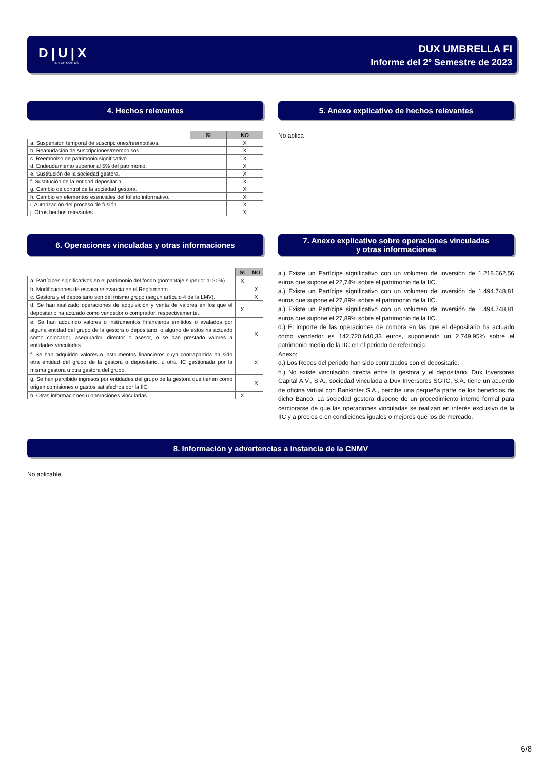D|U|X
INVERSORES
DUX UMBRELLA FI
Informe del 2º Semestre de 2023
4. Hechos relevantes
| | SI | NO |
| a. Suspensión temporal de suscripciones/reembolsos. | | X |
| b. Reanudación de suscripciones/reembolsos. | | X |
| c. Reembolso de patrimonio significativo. | | X |
| d. Endeudamiento superior al 5% del patrimonio. | | X |
| e. Sustitución de la sociedad gestora. | | X |
| f. Sustitución de la entidad depositaria. | | X |
| g. Cambio de control de la sociedad gestora. | | X |
| h. Cambio en elementos esenciales del folleto informativo. | | X |
| i. Autorización del proceso de fusión. | | X |
| j. Otros hechos relevantes. | | X |
5. Anexo explicativo de hechos relevantes
No aplica
6. Operaciones vinculadas y otras informaciones
| | SI | NO |
| a. Partícipes significativos en el patrimonio del fondo (porcentaje superior al 20%). | X | |
| b. Modificaciones de escasa relevancia en el Reglamento. | | X |
| c. Gestora y el depositario son del mismo grupo (según artículo 4 de la LMV). | | X |
| d. Se han realizado operaciones de adquisición y venta de valores en los que el depositario ha actuado como vendedor o comprador, respectivamente. | X | |
| e. Se han adquirido valores o instrumentos financieros emitidos o avalados por alguna entidad del grupo de la gestora o depositario, o alguno de éstos ha actuado como colocador, asegurador, director o asesor, o se han prestado valores a entidades vinculadas. | | X |
| f. Se han adquirido valores o instrumentos financieros cuya contrapartida ha sido otra entidad del grupo de la gestora o depositario, u otra IIC gestionada por la misma gestora u otra gestora del grupo. | | X |
| g. Se han percibido ingresos por entidades del grupo de la gestora que tienen como origen comisiones o gastos satisfechos por la IIC. | | X |
| h. Otras informaciones u operaciones vinculadas. | X | |
7. Anexo explicativo sobre operaciones vinculadas
y otras informaciones
a.) Existe un Partícipe significativo con un volumen de inversión de 1.218.662,56 euros que supone el 22,74% sobre el patrimonio de la IIC.
a.) Existe un Partícipe significativo con un volumen de inversión de 1.494.748,81 euros que supone el 27,89% sobre el patrimonio de la IIC.
a.) Existe un Partícipe significativo con un volumen de inversión de 1.494.748,81 euros que supone el 27,89% sobre el patrimonio de la IIC.
d.) El importe de las operaciones de compra en las que el depositario ha actuado como vendedor es 142.720.640,33 euros, suponiendo un 2.749,95% sobre el patrimonio medio de la IIC en el periodo de referencia.
Anexo:
d.) Los Repos del periodo han sido contratados con el depositario.
h.) No existe vinculación directa entre la gestora y el depositario. Dux Inversores Capital A.V., S.A., sociedad vinculada a Dux Inversores SGIIC, S.A. tiene un acuerdo de oficina virtual con Bankinter S.A., percibe una pequeña parte de los beneficios de dicho Banco. La sociedad gestora dispone de un procedimiento interno formal para cerciorarse de que las operaciones vinculadas se realizan en interés exclusivo de la IIC y a precios o en condiciones iguales o mejores que los de mercado.
8. Información y advertencias a instancia de la CNMV
No aplicable.
6/8